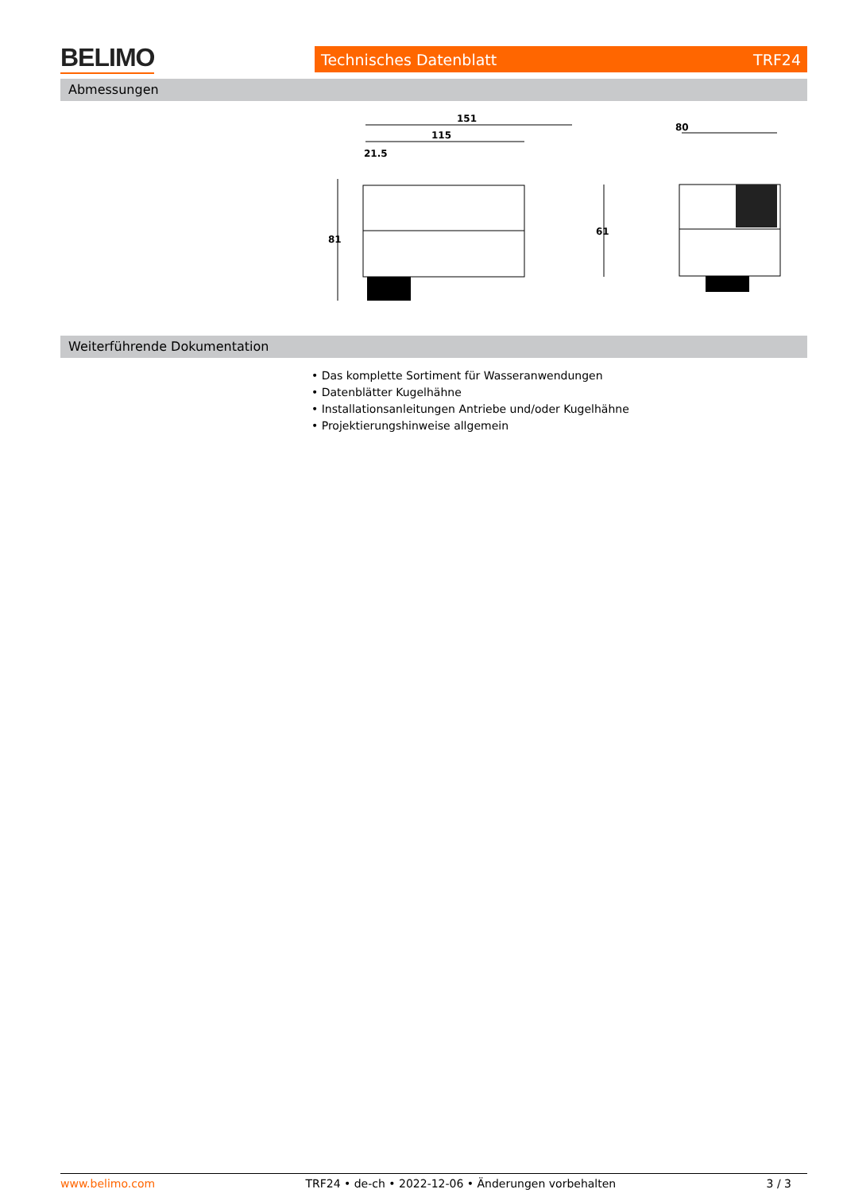BELIMO Technisches Datenblatt TRF24
Abmessungen
151
115
21.5
80
81
61
Weiterführende Dokumentation
• Das komplette Sortiment für Wasseranwendungen
• Datenblätter Kugelhähne
• Installationsanleitungen Antriebe und/oder Kugelhähne
• Projektierungshinweise allgemein
www.belimo.com TRF24 • de-ch • 2022-12-06 • Änderungen vorbehalten 3 / 3